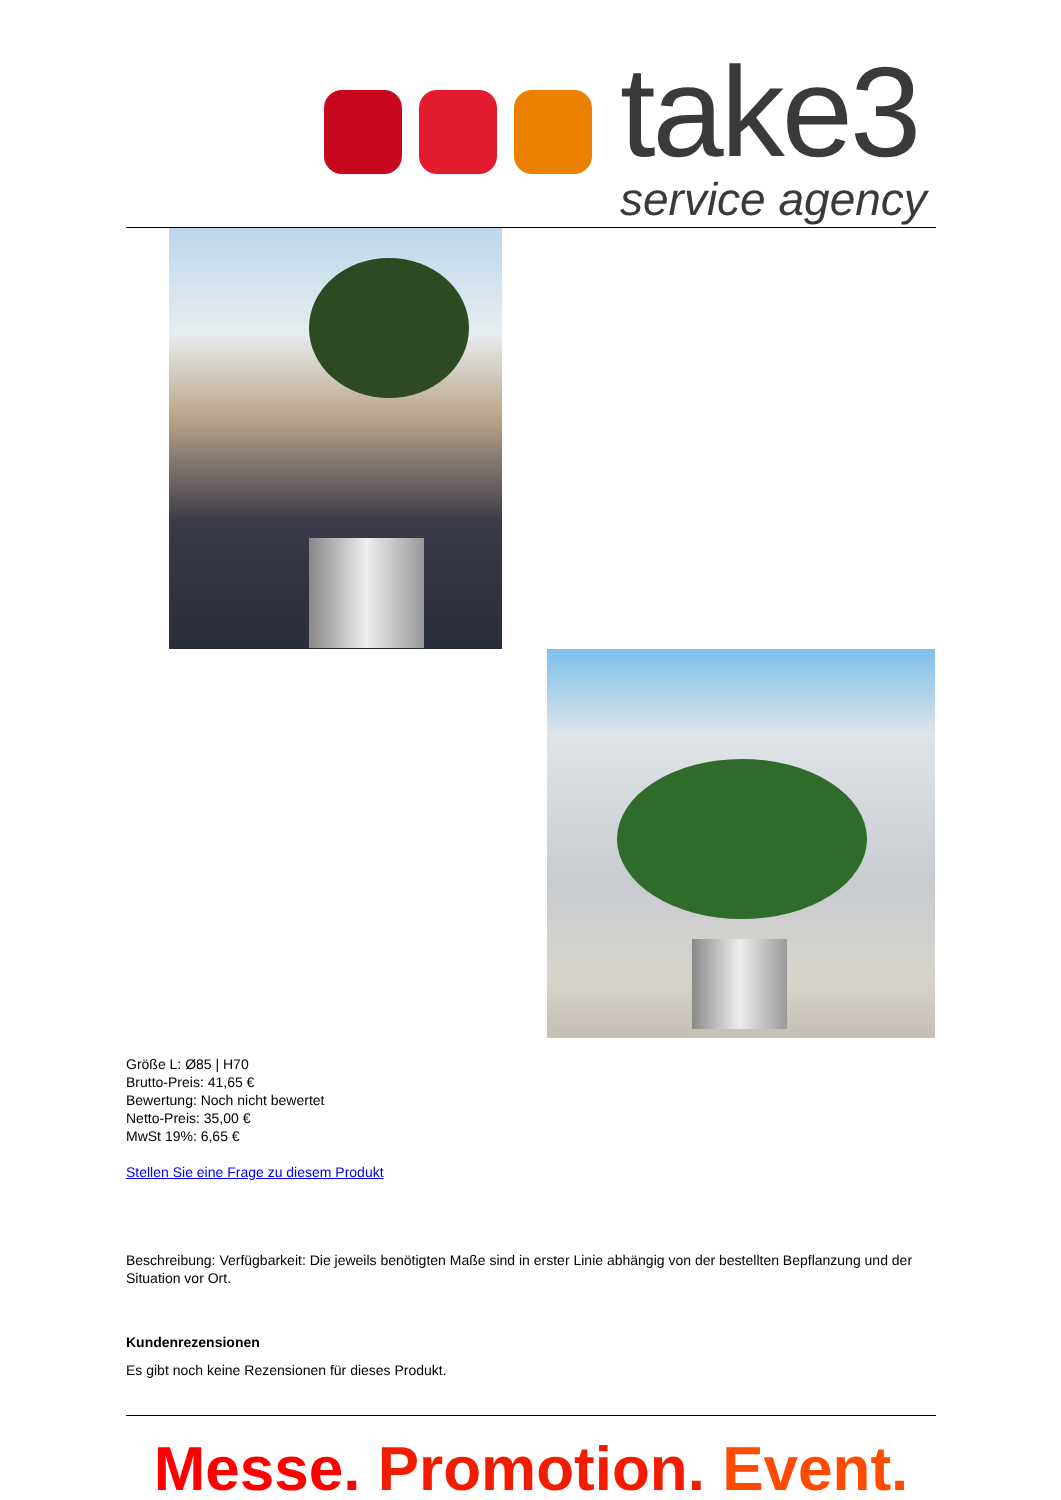take3
service agency
Größe L: Ø85 | H70
Brutto-Preis: 41,65 €
Bewertung: Noch nicht bewertet
Netto-Preis: 35,00 €
MwSt 19%: 6,65 €
Stellen Sie eine Frage zu diesem Produkt
Beschreibung: Verfügbarkeit: Die jeweils benötigten Maße sind in erster Linie abhängig von der bestellten Bepflanzung und der Situation vor Ort.
Kundenrezensionen
Es gibt noch keine Rezensionen für dieses Produkt.
Messe. Promotion. Event.